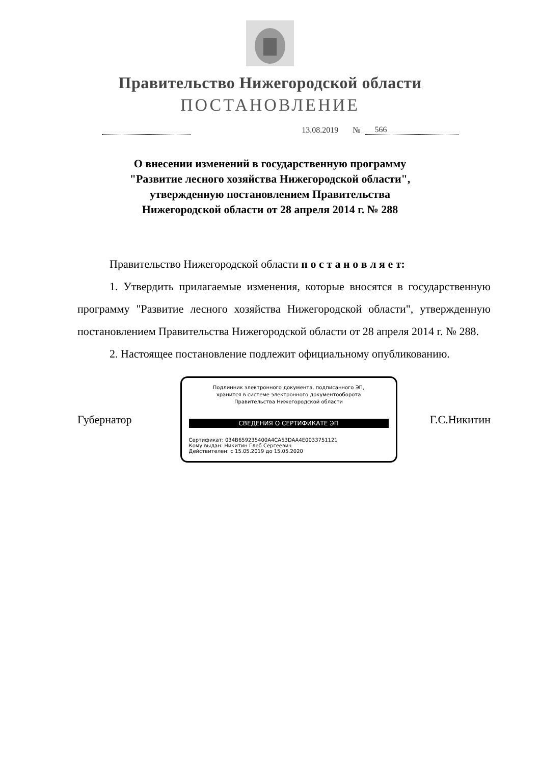Правительство Нижегородской области
ПОСТАНОВЛЕНИЕ
13.08.2019 № 566
О внесении изменений в государственную программу
"Развитие лесного хозяйства Нижегородской области",
утвержденную постановлением Правительства
Нижегородской области от 28 апреля 2014 г. № 288
Правительство Нижегородской области п о с т а н о в л я е т:
1. Утвердить прилагаемые изменения, которые вносятся в государственную программу "Развитие лесного хозяйства Нижегородской области", утвержденную постановлением Правительства Нижегородской области от 28 апреля 2014 г. № 288.
2. Настоящее постановление подлежит официальному опубликованию.
Губернатор
Подлинник электронного документа, подписанного ЭП,
хранится в системе электронного документооборота
Правительства Нижегородской области
СВЕДЕНИЯ О СЕРТИФИКАТЕ ЭП
Сертификат: 034B659235400A4CA53DAA4E0033751121
Кому выдан: Никитин Глеб Сергеевич
Действителен: с 15.05.2019 до 15.05.2020
Г.С.Никитин